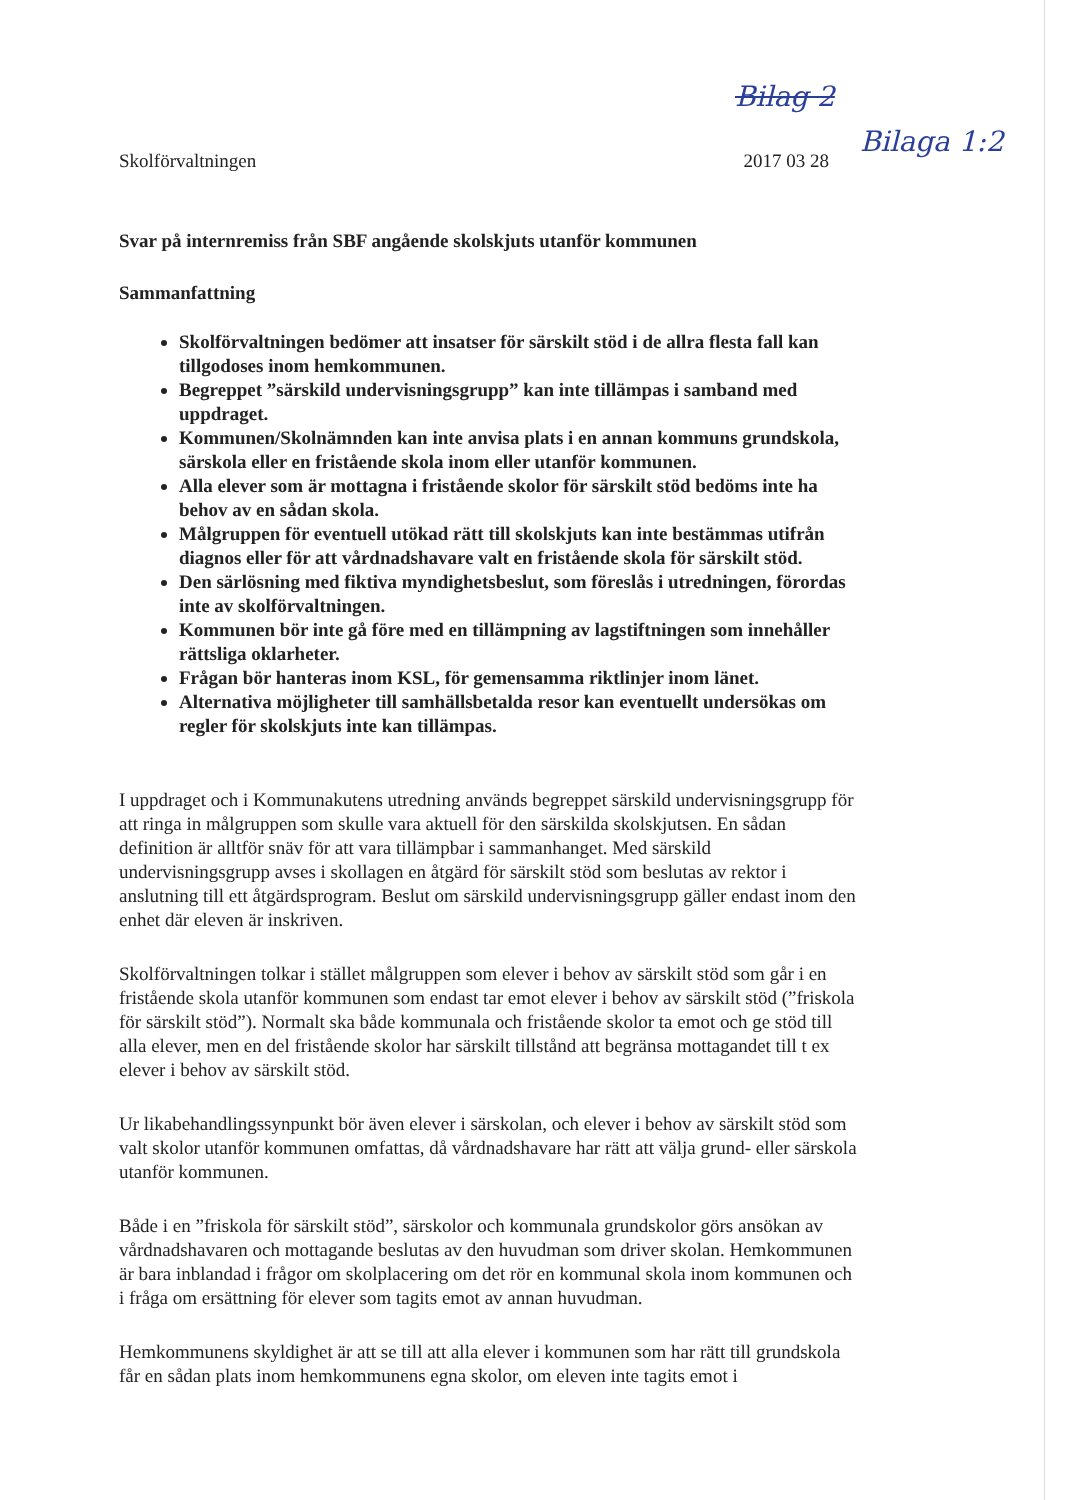Bilag 2
Bilaga 1:2
Skolförvaltningen 2017 03 28
Svar på internremiss från SBF angående skolskjuts utanför kommunen
Sammanfattning
Skolförvaltningen bedömer att insatser för särskilt stöd i de allra flesta fall kan tillgodoses inom hemkommunen.
Begreppet ”särskild undervisningsgrupp” kan inte tillämpas i samband med uppdraget.
Kommunen/Skolnämnden kan inte anvisa plats i en annan kommuns grundskola, särskola eller en fristående skola inom eller utanför kommunen.
Alla elever som är mottagna i fristående skolor för särskilt stöd bedöms inte ha behov av en sådan skola.
Målgruppen för eventuell utökad rätt till skolskjuts kan inte bestämmas utifrån diagnos eller för att vårdnadshavare valt en fristående skola för särskilt stöd.
Den särlösning med fiktiva myndighetsbeslut, som föreslås i utredningen, förordas inte av skolförvaltningen.
Kommunen bör inte gå före med en tillämpning av lagstiftningen som innehåller rättsliga oklarheter.
Frågan bör hanteras inom KSL, för gemensamma riktlinjer inom länet.
Alternativa möjligheter till samhällsbetalda resor kan eventuellt undersökas om regler för skolskjuts inte kan tillämpas.
I uppdraget och i Kommunakutens utredning används begreppet särskild undervisningsgrupp för att ringa in målgruppen som skulle vara aktuell för den särskilda skolskjutsen. En sådan definition är alltför snäv för att vara tillämpbar i sammanhanget. Med särskild undervisningsgrupp avses i skollagen en åtgärd för särskilt stöd som beslutas av rektor i anslutning till ett åtgärdsprogram. Beslut om särskild undervisningsgrupp gäller endast inom den enhet där eleven är inskriven.
Skolförvaltningen tolkar i stället målgruppen som elever i behov av särskilt stöd som går i en fristående skola utanför kommunen som endast tar emot elever i behov av särskilt stöd (”friskola för särskilt stöd”). Normalt ska både kommunala och fristående skolor ta emot och ge stöd till alla elever, men en del fristående skolor har särskilt tillstånd att begränsa mottagandet till t ex elever i behov av särskilt stöd.
Ur likabehandlingssynpunkt bör även elever i särskolan, och elever i behov av särskilt stöd som valt skolor utanför kommunen omfattas, då vårdnadshavare har rätt att välja grund- eller särskola utanför kommunen.
Både i en ”friskola för särskilt stöd”, särskolor och kommunala grundskolor görs ansökan av vårdnadshavaren och mottagande beslutas av den huvudman som driver skolan. Hemkommunen är bara inblandad i frågor om skolplacering om det rör en kommunal skola inom kommunen och i fråga om ersättning för elever som tagits emot av annan huvudman.
Hemkommunens skyldighet är att se till att alla elever i kommunen som har rätt till grundskola får en sådan plats inom hemkommunens egna skolor, om eleven inte tagits emot i